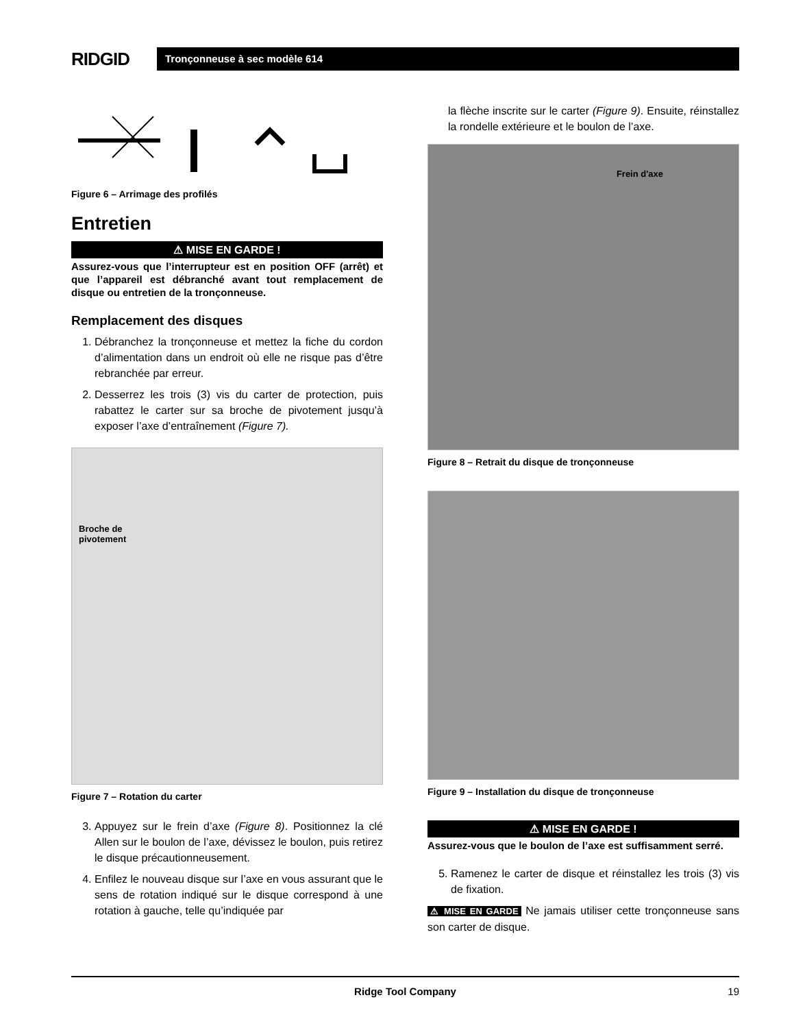RIDGID
Tronçonneuse à sec modèle 614
Figure 6 – Arrimage des profilés
Entretien
⚠ MISE EN GARDE !
Assurez-vous que l’interrupteur est en position OFF (arrêt) et que l’appareil est débranché avant tout remplacement de disque ou entretien de la tronçonneuse.
Remplacement des disques
1. Débranchez la tronçonneuse et mettez la fiche du cordon d’alimentation dans un endroit où elle ne risque pas d’être rebranchée par erreur.
2. Desserrez les trois (3) vis du carter de protection, puis rabattez le carter sur sa broche de pivotement jusqu’à exposer l’axe d’entraînement (Figure 7).
Broche de
pivotement
Figure 7 – Rotation du carter
3. Appuyez sur le frein d’axe (Figure 8). Positionnez la clé Allen sur le boulon de l’axe, dévissez le boulon, puis retirez le disque précautionneusement.
4. Enfilez le nouveau disque sur l’axe en vous assurant que le sens de rotation indiqué sur le disque correspond à une rotation à gauche, telle qu’indiquée par
la flèche inscrite sur le carter (Figure 9). Ensuite, réinstallez la rondelle extérieure et le boulon de l’axe.
Frein d'axe
Figure 8 – Retrait du disque de tronçonneuse
Figure 9 – Installation du disque de tronçonneuse
⚠ MISE EN GARDE !
Assurez-vous que le boulon de l’axe est suffisamment serré.
5. Ramenez le carter de disque et réinstallez les trois (3) vis de fixation.
⚠ MISE EN GARDE Ne jamais utiliser cette tronçonneuse sans son carter de disque.
Ridge Tool Company 19